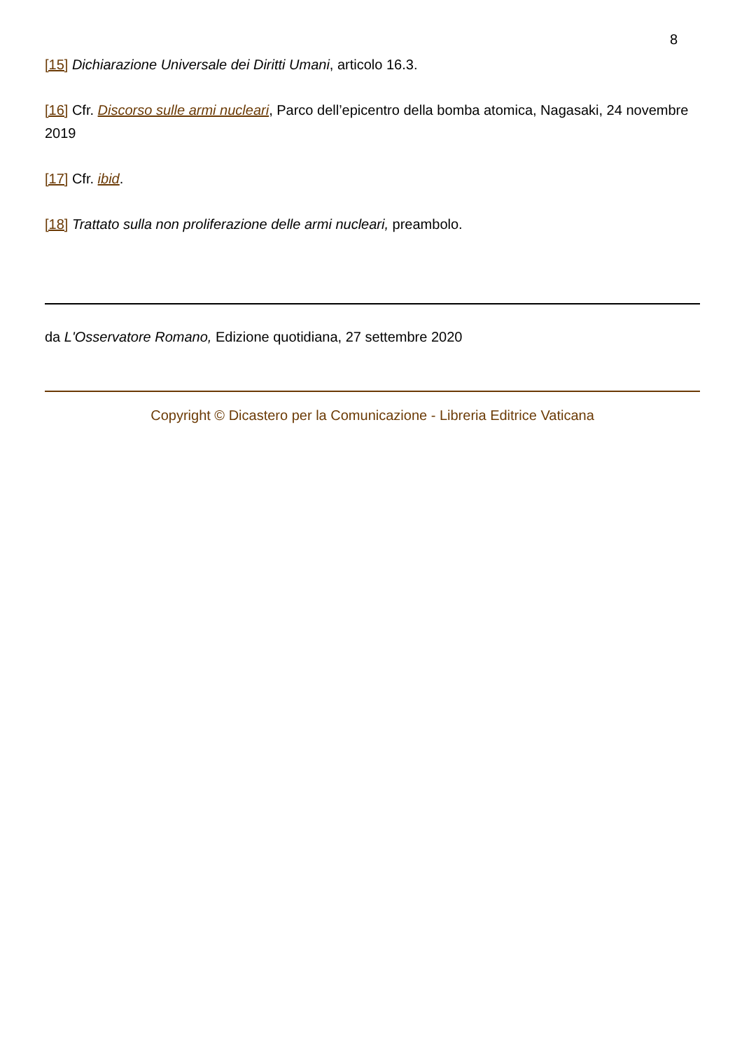8
[15] Dichiarazione Universale dei Diritti Umani, articolo 16.3.
[16] Cfr. Discorso sulle armi nucleari, Parco dell’epicentro della bomba atomica, Nagasaki, 24 novembre 2019
[17] Cfr. ibid.
[18] Trattato sulla non proliferazione delle armi nucleari, preambolo.
da L'Osservatore Romano, Edizione quotidiana, 27 settembre 2020
Copyright © Dicastero per la Comunicazione - Libreria Editrice Vaticana